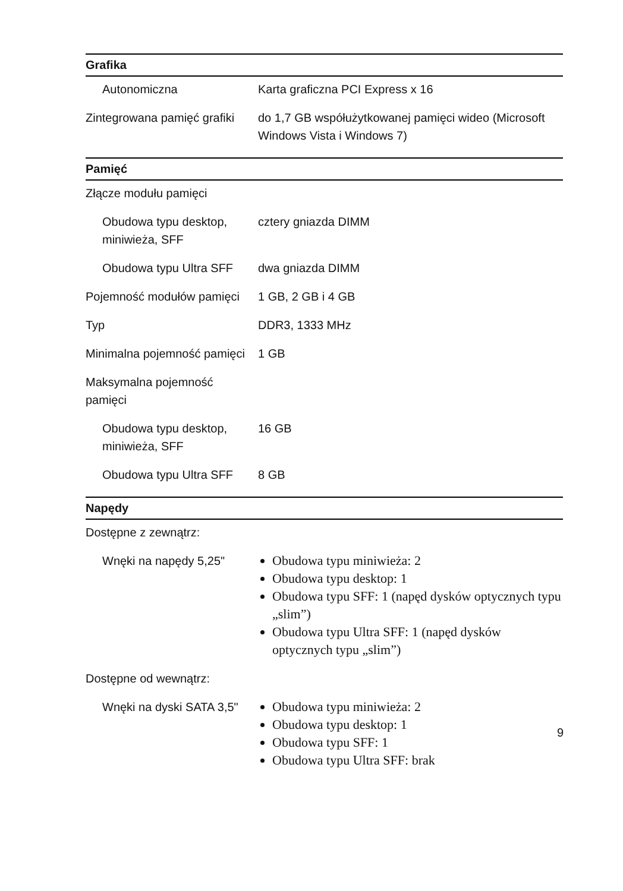| Grafika | |
| --- | --- |
| Autonomiczna | Karta graficzna PCI Express x 16 |
| Zintegrowana pamięć grafiki | do 1,7 GB współużytkowanej pamięci wideo (Microsoft Windows Vista i Windows 7) |
| Pamięć | |
| Złącze modułu pamięci | |
| Obudowa typu desktop, miniwieża, SFF | cztery gniazda DIMM |
| Obudowa typu Ultra SFF | dwa gniazda DIMM |
| Pojemność modułów pamięci | 1 GB, 2 GB i 4 GB |
| Typ | DDR3, 1333 MHz |
| Minimalna pojemność pamięci | 1 GB |
| Maksymalna pojemność pamięci | |
| Obudowa typu desktop, miniwieża, SFF | 16 GB |
| Obudowa typu Ultra SFF | 8 GB |
| Napędy | |
| Dostępne z zewnątrz: | |
| Wnęki na napędy 5,25" | Obudowa typu miniwieża: 2 Obudowa typu desktop: 1 Obudowa typu SFF: 1 (napęd dysków optycznych typu „slim”) Obudowa typu Ultra SFF: 1 (napęd dysków optycznych typu „slim”) |
| Dostępne od wewnątrz: | |
| Wnęki na dyski SATA 3,5" | Obudowa typu miniwieża: 2 Obudowa typu desktop: 1 Obudowa typu SFF: 1 Obudowa typu Ultra SFF: brak |
9